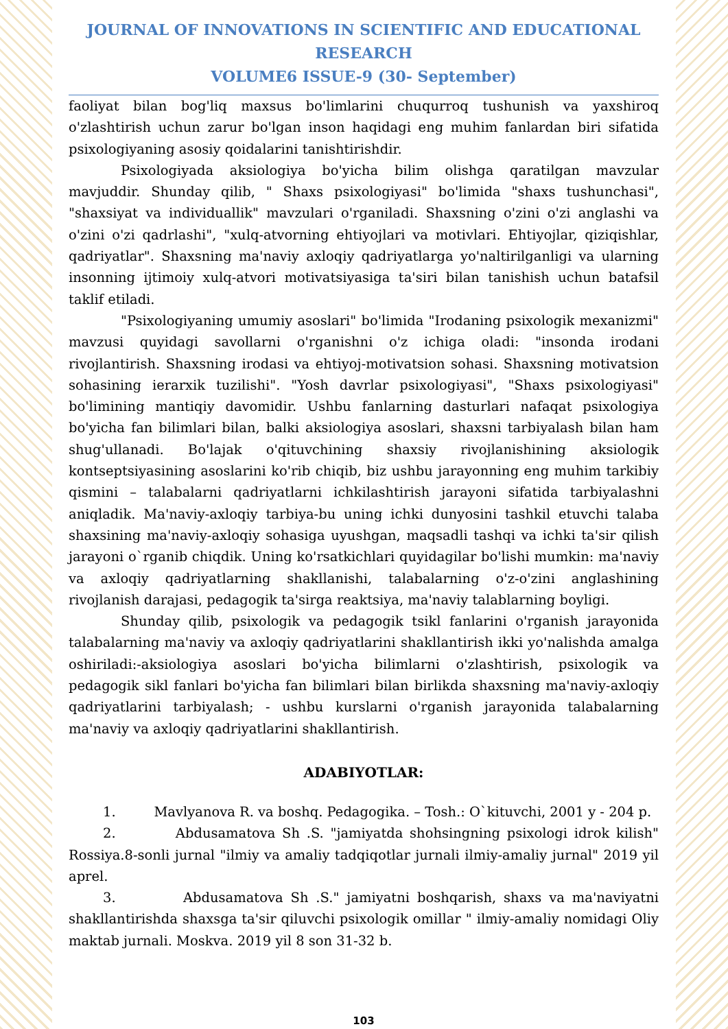JOURNAL OF INNOVATIONS IN SCIENTIFIC AND EDUCATIONAL RESEARCH
VOLUME6 ISSUE-9 (30- September)
faoliyat bilan bog'liq maxsus bo'limlarini chuqurroq tushunish va yaxshiroq o'zlashtirish uchun zarur bo'lgan inson haqidagi eng muhim fanlardan biri sifatida psixologiyaning asosiy qoidalarini tanishtirishdir.
Psixologiyada aksiologiya bo'yicha bilim olishga qaratilgan mavzular mavjuddir. Shunday qilib, " Shaxs psixologiyasi" bo'limida "shaxs tushunchasi", "shaxsiyat va individuallik" mavzulari o'rganiladi. Shaxsning o'zini o'zi anglashi va o'zini o'zi qadrlashi", "xulq-atvorning ehtiyojlari va motivlari. Ehtiyojlar, qiziqishlar, qadriyatlar". Shaxsning ma'naviy axloqiy qadriyatlarga yo'naltirilganligi va ularning insonning ijtimoiy xulq-atvori motivatsiyasiga ta'siri bilan tanishish uchun batafsil taklif etiladi.
"Psixologiyaning umumiy asoslari" bo'limida "Irodaning psixologik mexanizmi" mavzusi quyidagi savollarni o'rganishni o'z ichiga oladi: "insonda irodani rivojlantirish. Shaxsning irodasi va ehtiyoj-motivatsion sohasi. Shaxsning motivatsion sohasining ierarxik tuzilishi". "Yosh davrlar psixologiyasi", "Shaxs psixologiyasi" bo'limining mantiqiy davomidir. Ushbu fanlarning dasturlari nafaqat psixologiya bo'yicha fan bilimlari bilan, balki aksiologiya asoslari, shaxsni tarbiyalash bilan ham shug'ullanadi. Bo'lajak o'qituvchining shaxsiy rivojlanishining aksiologik kontseptsiyasining asoslarini ko'rib chiqib, biz ushbu jarayonning eng muhim tarkibiy qismini – talabalarni qadriyatlarni ichkilashtirish jarayoni sifatida tarbiyalashni aniqladik. Ma'naviy-axloqiy tarbiya-bu uning ichki dunyosini tashkil etuvchi talaba shaxsining ma'naviy-axloqiy sohasiga uyushgan, maqsadli tashqi va ichki ta'sir qilish jarayoni o`rganib chiqdik. Uning ko'rsatkichlari quyidagilar bo'lishi mumkin: ma'naviy va axloqiy qadriyatlarning shakllanishi, talabalarning o'z-o'zini anglashining rivojlanish darajasi, pedagogik ta'sirga reaktsiya, ma'naviy talablarning boyligi.
Shunday qilib, psixologik va pedagogik tsikl fanlarini o'rganish jarayonida talabalarning ma'naviy va axloqiy qadriyatlarini shakllantirish ikki yo'nalishda amalga oshiriladi:-aksiologiya asoslari bo'yicha bilimlarni o'zlashtirish, psixologik va pedagogik sikl fanlari bo'yicha fan bilimlari bilan birlikda shaxsning ma'naviy-axloqiy qadriyatlarini tarbiyalash; - ushbu kurslarni o'rganish jarayonida talabalarning ma'naviy va axloqiy qadriyatlarini shakllantirish.
ADABIYOTLAR:
1. Mavlyanova R. va boshq. Pedagogika. – Tosh.: O`kituvchi, 2001 y - 204 p.
2. Abdusamatova Sh .S. "jamiyatda shohsingning psixologi idrok kilish" Rossiya.8-sonli jurnal "ilmiy va amaliy tadqiqotlar jurnali ilmiy-amaliy jurnal" 2019 yil aprel.
3. Abdusamatova Sh .S." jamiyatni boshqarish, shaxs va ma'naviyatni shakllantirishda shaxsga ta'sir qiluvchi psixologik omillar " ilmiy-amaliy nomidagi Oliy maktab jurnali. Moskva. 2019 yil 8 son 31-32 b.
103